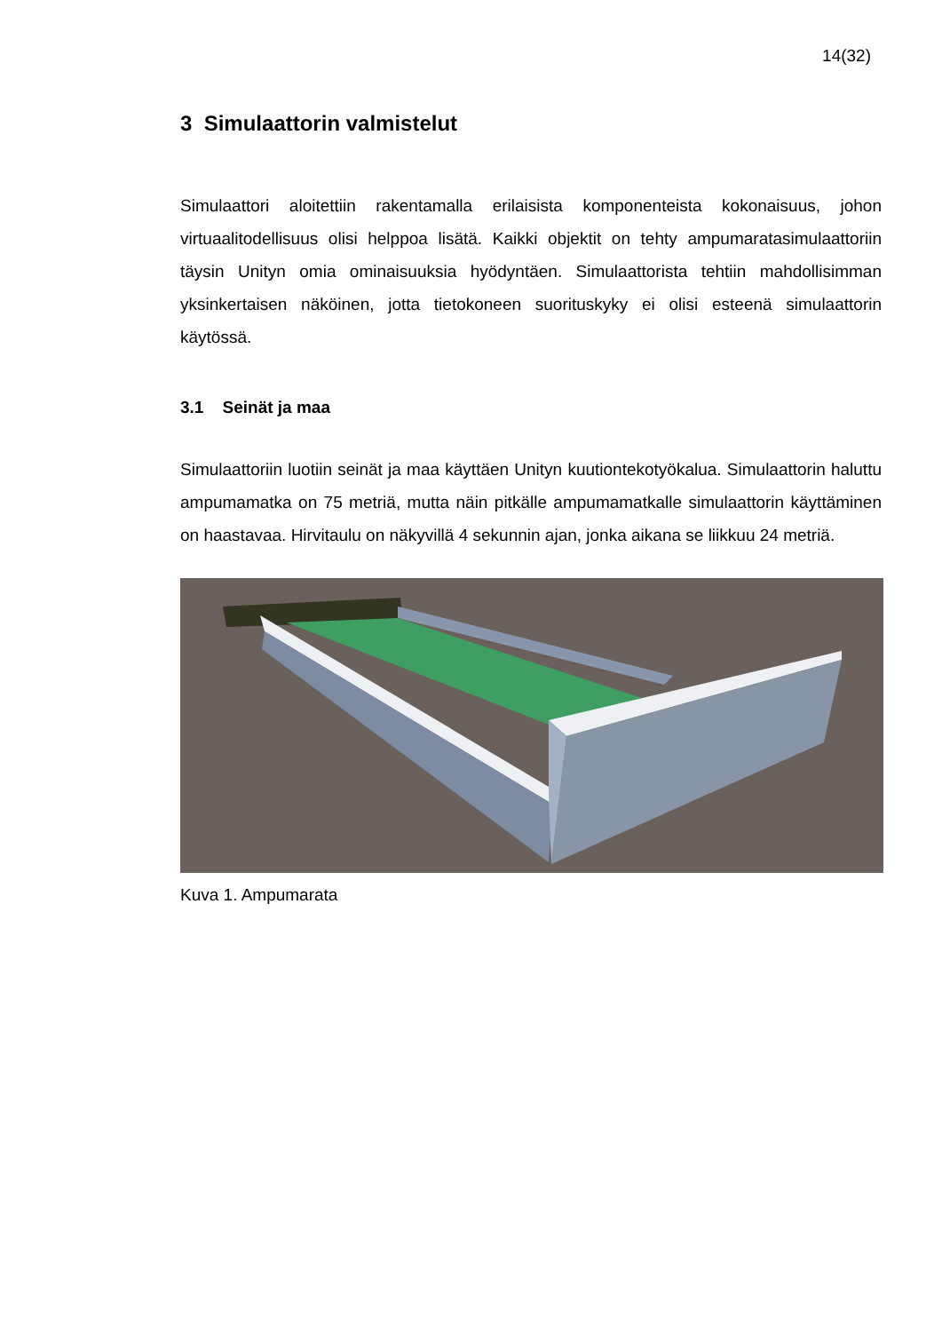14(32)
3 Simulaattorin valmistelut
Simulaattori aloitettiin rakentamalla erilaisista komponenteista kokonaisuus, johon virtuaalitodellisuus olisi helppoa lisätä. Kaikki objektit on tehty ampumaratasimulaat­toriin täysin Unityn omia ominaisuuksia hyödyntäen. Simulaattorista tehtiin mahdol­lisimman yksinkertaisen näköinen, jotta tietokoneen suorituskyky ei olisi esteenä si­mulaattorin käytössä.
3.1 Seinät ja maa
Simulaattoriin luotiin seinät ja maa käyttäen Unityn kuutiontekotyökalua. Simulaat­torin haluttu ampumamatka on 75 metriä, mutta näin pitkälle ampumamatkalle si­mulaattorin käyttäminen on haastavaa. Hirvitaulu on näkyvillä 4 sekunnin ajan, jonka aikana se liikkuu 24 metriä.
Kuva 1. Ampumarata